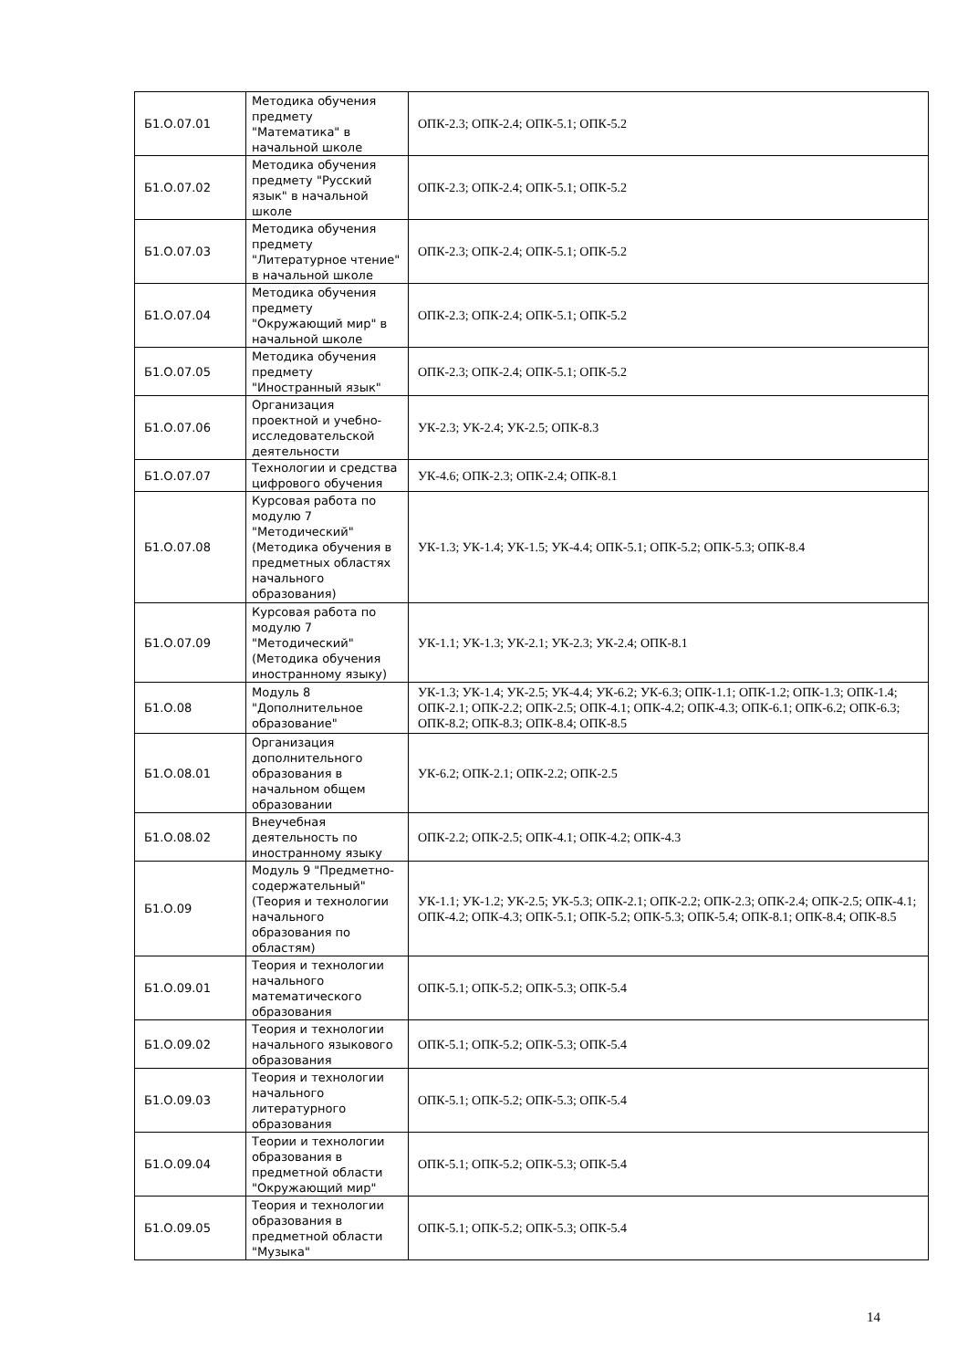| Б1.О.07.01 | Методика обучения предмету "Математика" в начальной школе | ОПК-2.3; ОПК-2.4; ОПК-5.1; ОПК-5.2 |
| Б1.О.07.02 | Методика обучения предмету "Русский язык" в начальной школе | ОПК-2.3; ОПК-2.4; ОПК-5.1; ОПК-5.2 |
| Б1.О.07.03 | Методика обучения предмету "Литературное чтение" в начальной школе | ОПК-2.3; ОПК-2.4; ОПК-5.1; ОПК-5.2 |
| Б1.О.07.04 | Методика обучения предмету "Окружающий мир" в начальной школе | ОПК-2.3; ОПК-2.4; ОПК-5.1; ОПК-5.2 |
| Б1.О.07.05 | Методика обучения предмету "Иностранный язык" | ОПК-2.3; ОПК-2.4; ОПК-5.1; ОПК-5.2 |
| Б1.О.07.06 | Организация проектной и учебно-исследовательской деятельности | УК-2.3; УК-2.4; УК-2.5; ОПК-8.3 |
| Б1.О.07.07 | Технологии и средства цифрового обучения | УК-4.6; ОПК-2.3; ОПК-2.4; ОПК-8.1 |
| Б1.О.07.08 | Курсовая работа по модулю 7 "Методический" (Методика обучения в предметных областях начального образования) | УК-1.3; УК-1.4; УК-1.5; УК-4.4; ОПК-5.1; ОПК-5.2; ОПК-5.3; ОПК-8.4 |
| Б1.О.07.09 | Курсовая работа по модулю 7 "Методический" (Методика обучения иностранному языку) | УК-1.1; УК-1.3; УК-2.1; УК-2.3; УК-2.4; ОПК-8.1 |
| Б1.О.08 | Модуль 8 "Дополнительное образование" | УК-1.3; УК-1.4; УК-2.5; УК-4.4; УК-6.2; УК-6.3; ОПК-1.1; ОПК-1.2; ОПК-1.3; ОПК-1.4; ОПК-2.1; ОПК-2.2; ОПК-2.5; ОПК-4.1; ОПК-4.2; ОПК-4.3; ОПК-6.1; ОПК-6.2; ОПК-6.3; ОПК-8.2; ОПК-8.3; ОПК-8.4; ОПК-8.5 |
| Б1.О.08.01 | Организация дополнительного образования в начальном общем образовании | УК-6.2; ОПК-2.1; ОПК-2.2; ОПК-2.5 |
| Б1.О.08.02 | Внеучебная деятельность по иностранному языку | ОПК-2.2; ОПК-2.5; ОПК-4.1; ОПК-4.2; ОПК-4.3 |
| Б1.О.09 | Модуль 9 "Предметно-содержательный" (Теория и технологии начального образования по областям) | УК-1.1; УК-1.2; УК-2.5; УК-5.3; ОПК-2.1; ОПК-2.2; ОПК-2.3; ОПК-2.4; ОПК-2.5; ОПК-4.1; ОПК-4.2; ОПК-4.3; ОПК-5.1; ОПК-5.2; ОПК-5.3; ОПК-5.4; ОПК-8.1; ОПК-8.4; ОПК-8.5 |
| Б1.О.09.01 | Теория и технологии начального математического образования | ОПК-5.1; ОПК-5.2; ОПК-5.3; ОПК-5.4 |
| Б1.О.09.02 | Теория и технологии начального языкового образования | ОПК-5.1; ОПК-5.2; ОПК-5.3; ОПК-5.4 |
| Б1.О.09.03 | Теория и технологии начального литературного образования | ОПК-5.1; ОПК-5.2; ОПК-5.3; ОПК-5.4 |
| Б1.О.09.04 | Теории и технологии образования в предметной области "Окружающий мир" | ОПК-5.1; ОПК-5.2; ОПК-5.3; ОПК-5.4 |
| Б1.О.09.05 | Теория и технологии образования в предметной области "Музыка" | ОПК-5.1; ОПК-5.2; ОПК-5.3; ОПК-5.4 |
14